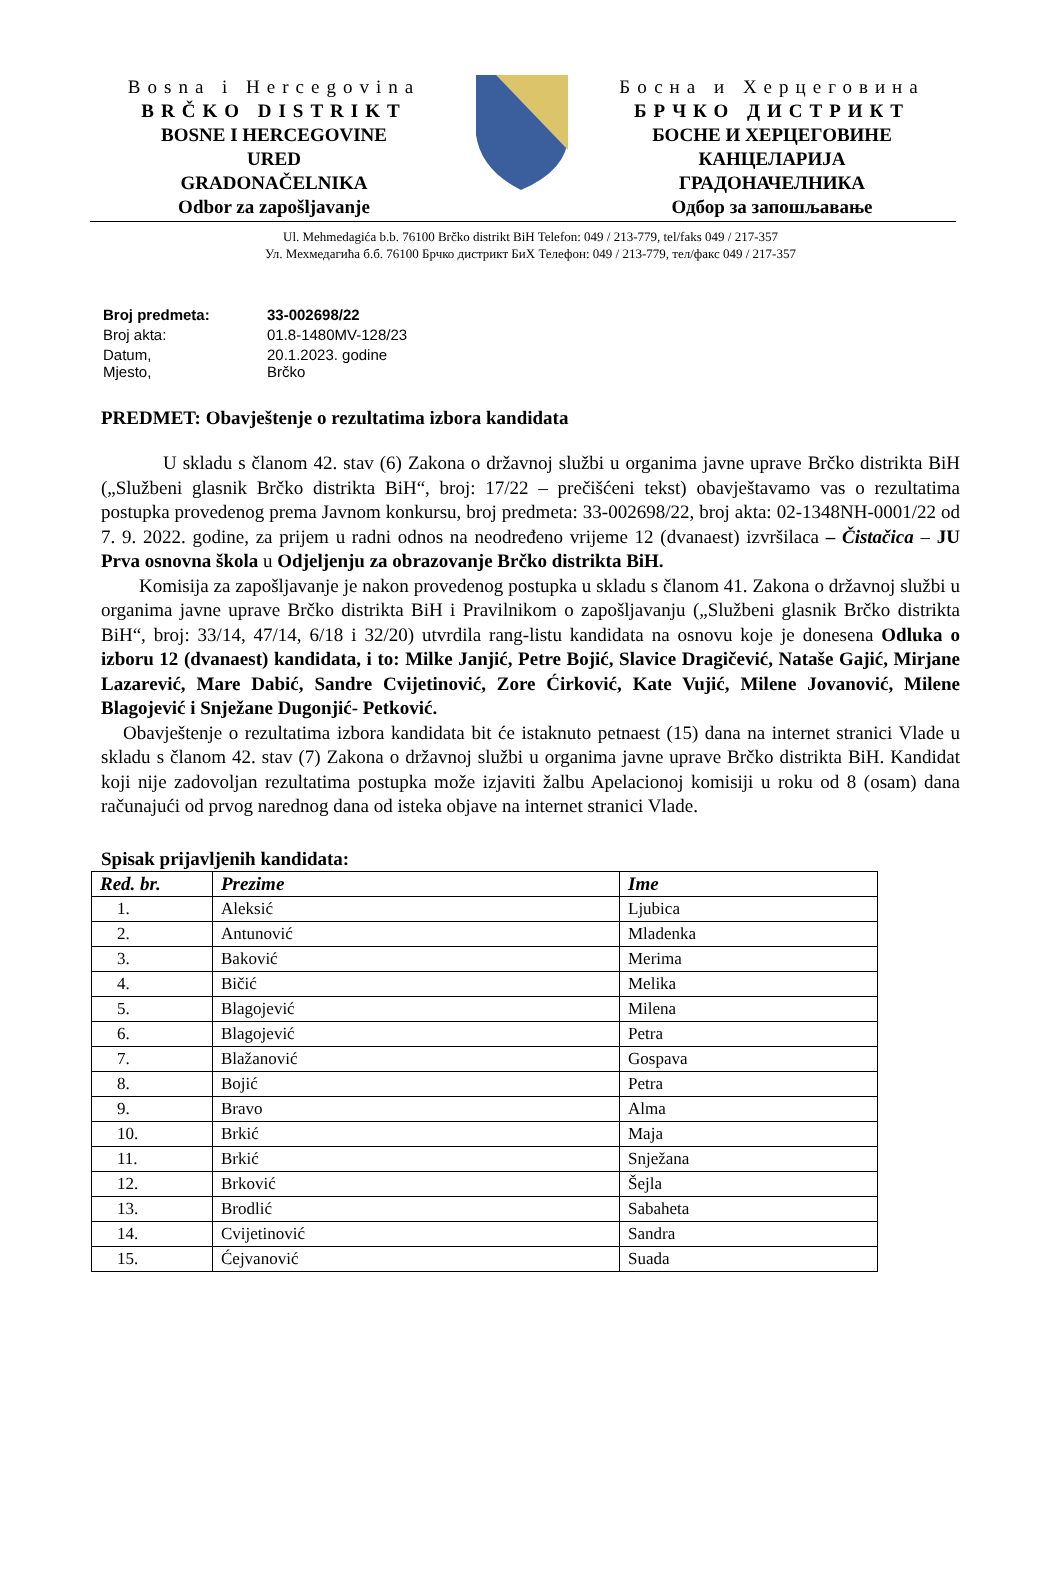Bosna i Hercegovina
BRČKO DISTRIKT
BOSNE I HERCEGOVINE
URED
GRADONAČELNIKA
Odbor za zapošljavanje
Босна и Херцеговина
БРЧКО ДИСТРИКТ
БОСНЕ И ХЕРЦЕГОВИНЕ
КАНЦЕЛАРИЈА
ГРАДОНАЧЕЛНИКА
Одбор за запошљавање
Ul. Mehmedagića b.b. 76100 Brčko distrikt BiH Telefon: 049 / 213-779, tel/faks 049 / 217-357
Ул. Мехмедагића б.б. 76100 Брчко дистрикт БиХ Телефон: 049 / 213-779, тел/факс 049 / 217-357
| Broj predmeta: | 33-002698/22 |
| Broj akta: | 01.8-1480MV-128/23 |
| Datum, Mjesto, | 20.1.2023. godine Brčko |
PREDMET: Obavještenje o rezultatima izbora kandidata
U skladu s članom 42. stav (6) Zakona o državnoj službi u organima javne uprave Brčko distrikta BiH („Službeni glasnik Brčko distrikta BiH“, broj: 17/22 – prečišćeni tekst) obavještavamo vas o rezultatima postupka provedenog prema Javnom konkursu, broj predmeta: 33-002698/22, broj akta: 02-1348NH-0001/22 od 7. 9. 2022. godine, za prijem u radni odnos na neodređeno vrijeme 12 (dvanaest) izvršilaca – Čistačica – JU Prva osnovna škola u Odjeljenju za obrazovanje Brčko distrikta BiH.
Komisija za zapošljavanje je nakon provedenog postupka u skladu s članom 41. Zakona o državnoj službi u organima javne uprave Brčko distrikta BiH i Pravilnikom o zapošljavanju („Službeni glasnik Brčko distrikta BiH“, broj: 33/14, 47/14, 6/18 i 32/20) utvrdila rang-listu kandidata na osnovu koje je donesena Odluka o izboru 12 (dvanaest) kandidata, i to: Milke Janjić, Petre Bojić, Slavice Dragičević, Nataše Gajić, Mirjane Lazarević, Mare Dabić, Sandre Cvijetinović, Zore Ćirković, Kate Vujić, Milene Jovanović, Milene Blagojević i Snježane Dugonjić- Petković.
Obavještenje o rezultatima izbora kandidata bit će istaknuto petnaest (15) dana na internet stranici Vlade u skladu s članom 42. stav (7) Zakona o državnoj službi u organima javne uprave Brčko distrikta BiH. Kandidat koji nije zadovoljan rezultatima postupka može izjaviti žalbu Apelacionoj komisiji u roku od 8 (osam) dana računajući od prvog narednog dana od isteka objave na internet stranici Vlade.
Spisak prijavljenih kandidata:
| Red. br. | Prezime | Ime |
| --- | --- | --- |
| 1. | Aleksić | Ljubica |
| 2. | Antunović | Mladenka |
| 3. | Baković | Merima |
| 4. | Bičić | Melika |
| 5. | Blagojević | Milena |
| 6. | Blagojević | Petra |
| 7. | Blažanović | Gospava |
| 8. | Bojić | Petra |
| 9. | Bravo | Alma |
| 10. | Brkić | Maja |
| 11. | Brkić | Snježana |
| 12. | Brković | Šejla |
| 13. | Brodlić | Sabaheta |
| 14. | Cvijetinović | Sandra |
| 15. | Ćejvanović | Suada |